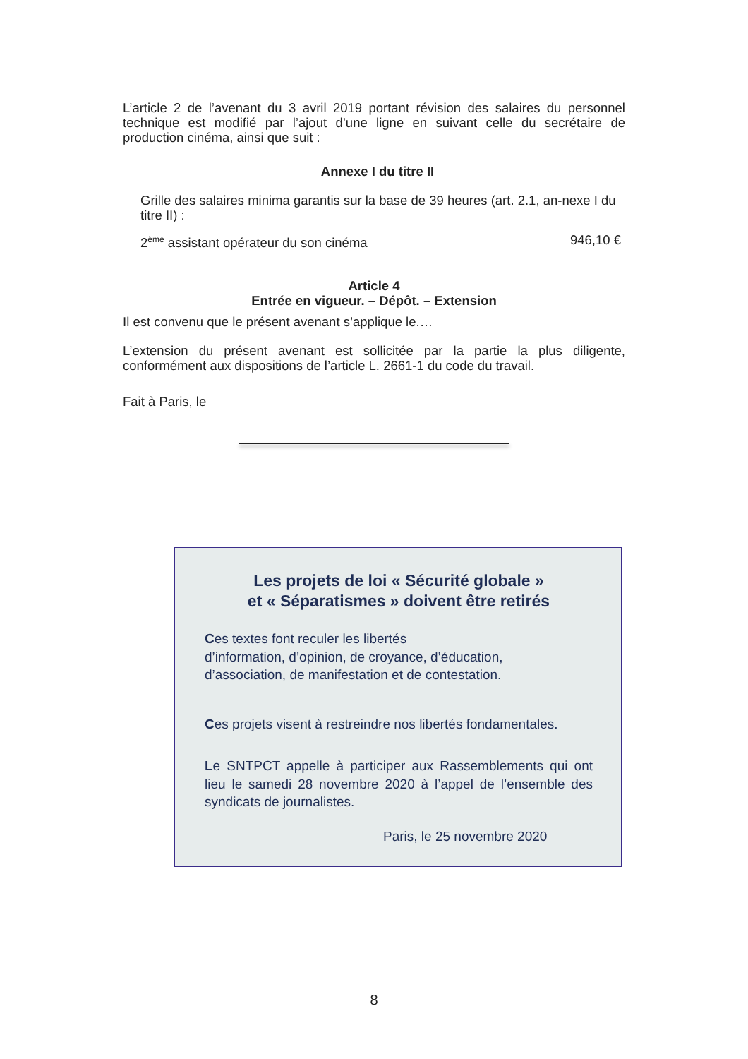L’article 2 de l’avenant du 3 avril 2019 portant révision des salaires du personnel technique est modifié par l’ajout d’une ligne en suivant celle du secrétaire de production cinéma, ainsi que suit :
Annexe I du titre II
Grille des salaires minima garantis sur la base de 39 heures (art. 2.1, an-nexe I du titre II) :
2<sup>ème</sup> assistant opérateur du son cinéma 946,10 €
Article 4
Entrée en vigueur. – Dépôt. – Extension
Il est convenu que le présent avenant s’applique le.…
L’extension du présent avenant est sollicitée par la partie la plus diligente, conformément aux dispositions de l’article L. 2661-1 du code du travail.
Fait à Paris, le
Les projets de loi « Sécurité globale »
et « Séparatismes » doivent être retirés
Ces textes font reculer les libertés
d’information, d’opinion, de croyance, d’éducation,
d’association, de manifestation et de contestation.
Ces projets visent à restreindre nos libertés fondamentales.
Le SNTPCT appelle à participer aux Rassemblements qui ont lieu le samedi 28 novembre 2020 à l’appel de l’ensemble des syndicats de journalistes.
Paris, le 25 novembre 2020
8